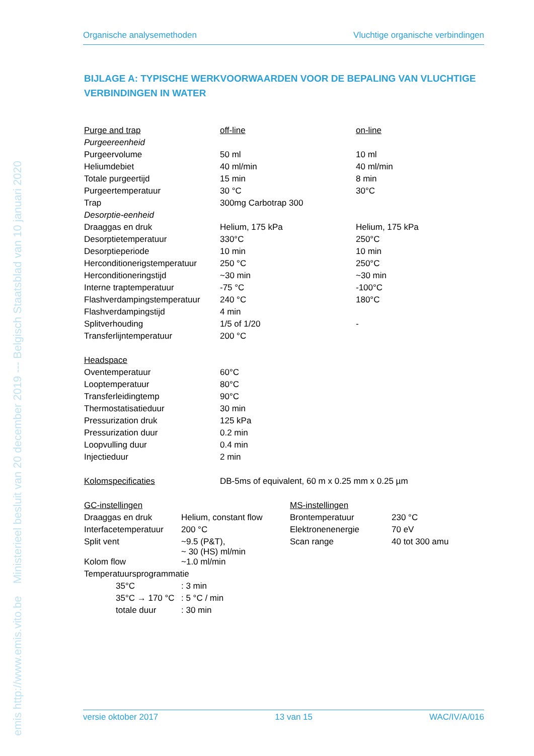emis http://www.emis.vito.be Ministerieel besluit van 20 december 2019 --- Belgisch Staatsblad van 10 januari 2020
Organische analysemethoden Vluchtige organische verbindingen
BIJLAGE A: TYPISCHE WERKVOORWAARDEN VOOR DE BEPALING VAN VLUCHTIGE VERBINDINGEN IN WATER
| Purge and trap | off-line | on-line |
| Purgeereenheid | | |
| Purgeervolume | 50 ml | 10 ml |
| Heliumdebiet | 40 ml/min | 40 ml/min |
| Totale purgeertijd | 15 min | 8 min |
| Purgeertemperatuur | 30 °C | 30°C |
| Trap | 300mg Carbotrap 300 | |
| Desorptie-eenheid | | |
| Draaggas en druk | Helium, 175 kPa | Helium, 175 kPa |
| Desorptietemperatuur | 330°C | 250°C |
| Desorptieperiode | 10 min | 10 min |
| Herconditionerigstemperatuur | 250 °C | 250°C |
| Herconditioneringstijd | ~30 min | ~30 min |
| Interne traptemperatuur | -75 °C | -100°C |
| Flashverdampingstemperatuur | 240 °C | 180°C |
| Flashverdampingstijd | 4 min | |
| Splitverhouding | 1/5 of 1/20 | - |
| Transferlijntemperatuur | 200 °C | |
| Headspace | | |
| Oventemperatuur | 60°C | |
| Looptemperatuur | 80°C | |
| Transferleidingtemp | 90°C | |
| Thermostatisatieduur | 30 min | |
| Pressurization druk | 125 kPa | |
| Pressurization duur | 0.2 min | |
| Loopvulling duur | 0.4 min | |
| Injectieduur | 2 min | |
| Kolomspecificaties | DB-5ms of equivalent, 60 m x 0.25 mm x 0.25 µm | |
| GC-instellingen | | MS-instellingen | |
| Draaggas en druk | Helium, constant flow | Brontemperatuur | 230 °C |
| Interfacetemperatuur | 200 °C | Elektronenenergie | 70 eV |
| Split vent | ~9.5 (P&T), ~ 30 (HS) ml/min | Scan range | 40 tot 300 amu |
| Kolom flow | ~1.0 ml/min | | |
| Temperatuursprogrammatie | | | |
| 35°C | : 3 min |
| 35°C → 170 °C | : 5 °C / min |
| totale duur | : 30 min |
versie oktober 2017 13 van 15 WAC/IV/A/016